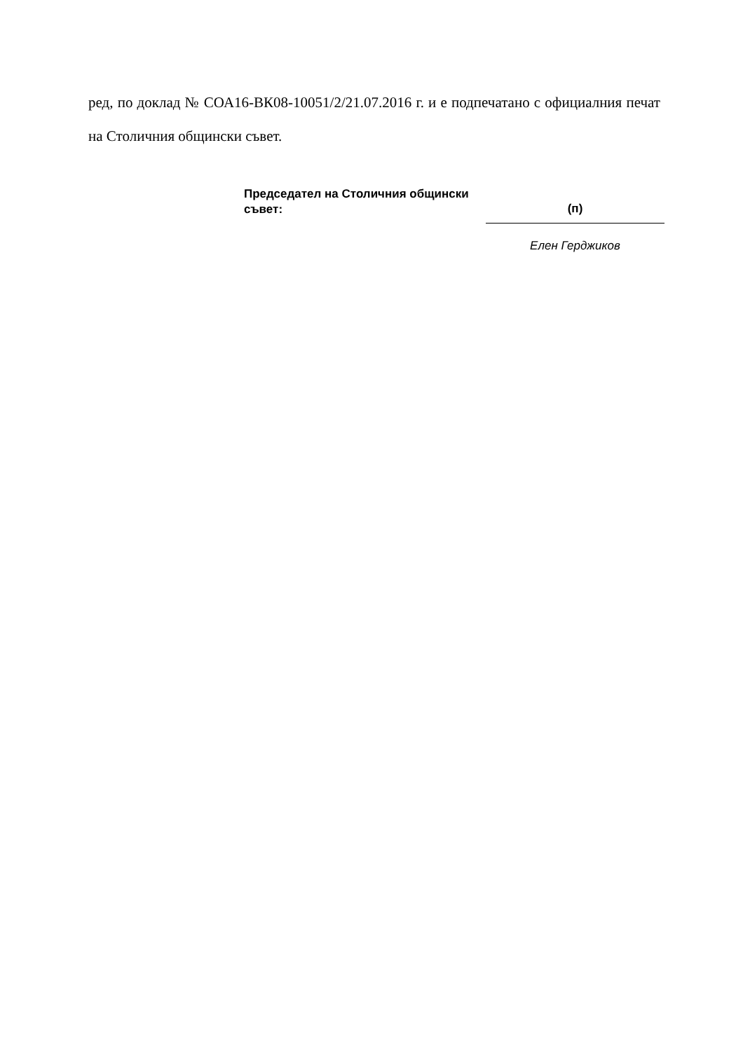ред, по доклад № СОА16-ВК08-10051/2/21.07.2016 г. и е подпечатано с официалния печат на Столичния общински съвет.
Председател на Столичния общински съвет:
(п)
Елен Герджиков